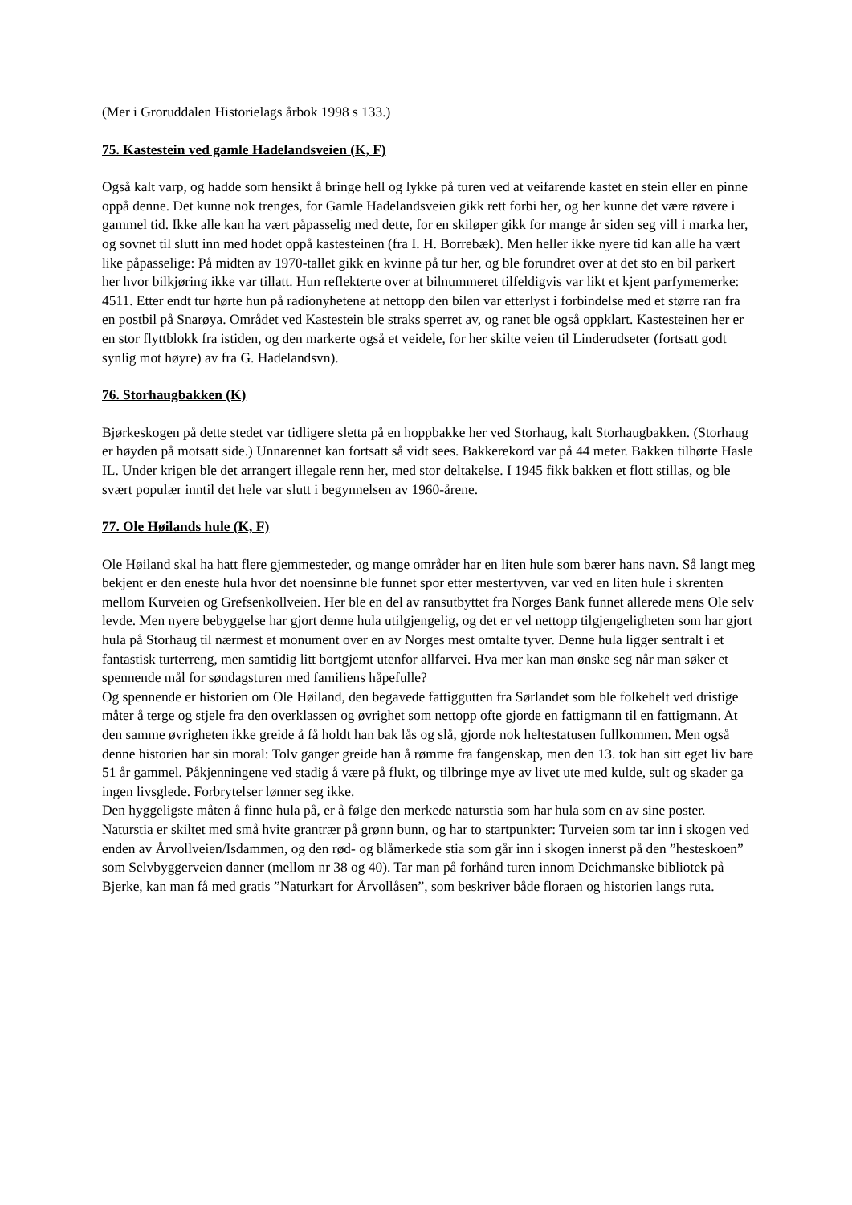(Mer i Groruddalen Historielags årbok 1998 s 133.)
75. Kastestein ved gamle Hadelandsveien (K, F)
Også kalt varp, og hadde som hensikt å bringe hell og lykke på turen ved at veifarende kastet en stein eller en pinne oppå denne. Det kunne nok trenges, for Gamle Hadelandsveien gikk rett forbi her, og her kunne det være røvere i gammel tid. Ikke alle kan ha vært påpasselig med dette, for en skiløper gikk for mange år siden seg vill i marka her, og sovnet til slutt inn med hodet oppå kastesteinen (fra I. H. Borrebæk). Men heller ikke nyere tid kan alle ha vært like påpasselige: På midten av 1970-tallet gikk en kvinne på tur her, og ble forundret over at det sto en bil parkert her hvor bilkjøring ikke var tillatt. Hun reflekterte over at bilnummeret tilfeldigvis var likt et kjent parfymemerke: 4511. Etter endt tur hørte hun på radionyhetene at nettopp den bilen var etterlyst i forbindelse med et større ran fra en postbil på Snarøya. Området ved Kastestein ble straks sperret av, og ranet ble også oppklart. Kastesteinen her er en stor flyttblokk fra istiden, og den markerte også et veidele, for her skilte veien til Linderudseter (fortsatt godt synlig mot høyre) av fra G. Hadelandsvn).
76. Storhaugbakken (K)
Bjørkeskogen på dette stedet var tidligere sletta på en hoppbakke her ved Storhaug, kalt Storhaugbakken. (Storhaug er høyden på motsatt side.) Unnarennet kan fortsatt så vidt sees. Bakkerekord var på 44 meter. Bakken tilhørte Hasle IL. Under krigen ble det arrangert illegale renn her, med stor deltakelse. I 1945 fikk bakken et flott stillas, og ble svært populær inntil det hele var slutt i begynnelsen av 1960-årene.
77. Ole Høilands hule (K, F)
Ole Høiland skal ha hatt flere gjemmesteder, og mange områder har en liten hule som bærer hans navn. Så langt meg bekjent er den eneste hula hvor det noensinne ble funnet spor etter mestertyven, var ved en liten hule i skrenten mellom Kurveien og Grefsenkollveien. Her ble en del av ransutbyttet fra Norges Bank funnet allerede mens Ole selv levde. Men nyere bebyggelse har gjort denne hula utilgjengelig, og det er vel nettopp tilgjengeligheten som har gjort hula på Storhaug til nærmest et monument over en av Norges mest omtalte tyver. Denne hula ligger sentralt i et fantastisk turterreng, men samtidig litt bortgjemt utenfor allfarvei. Hva mer kan man ønske seg når man søker et spennende mål for søndagsturen med familiens håpefulle?
Og spennende er historien om Ole Høiland, den begavede fattiggutten fra Sørlandet som ble folkehelt ved dristige måter å terge og stjele fra den overklassen og øvrighet som nettopp ofte gjorde en fattigmann til en fattigmann. At den samme øvrigheten ikke greide å få holdt han bak lås og slå, gjorde nok heltestatusen fullkommen. Men også denne historien har sin moral: Tolv ganger greide han å rømme fra fangenskap, men den 13. tok han sitt eget liv bare 51 år gammel. Påkjenningene ved stadig å være på flukt, og tilbringe mye av livet ute med kulde, sult og skader ga ingen livsglede. Forbrytelser lønner seg ikke.
Den hyggeligste måten å finne hula på, er å følge den merkede naturstia som har hula som en av sine poster. Naturstia er skiltet med små hvite grantrær på grønn bunn, og har to startpunkter: Turveien som tar inn i skogen ved enden av Årvollveien/Isdammen, og den rød- og blåmerkede stia som går inn i skogen innerst på den ”hesteskoen” som Selvbyggerveien danner (mellom nr 38 og 40). Tar man på forhånd turen innom Deichmanske bibliotek på Bjerke, kan man få med gratis ”Naturkart for Årvollåsen”, som beskriver både floraen og historien langs ruta.